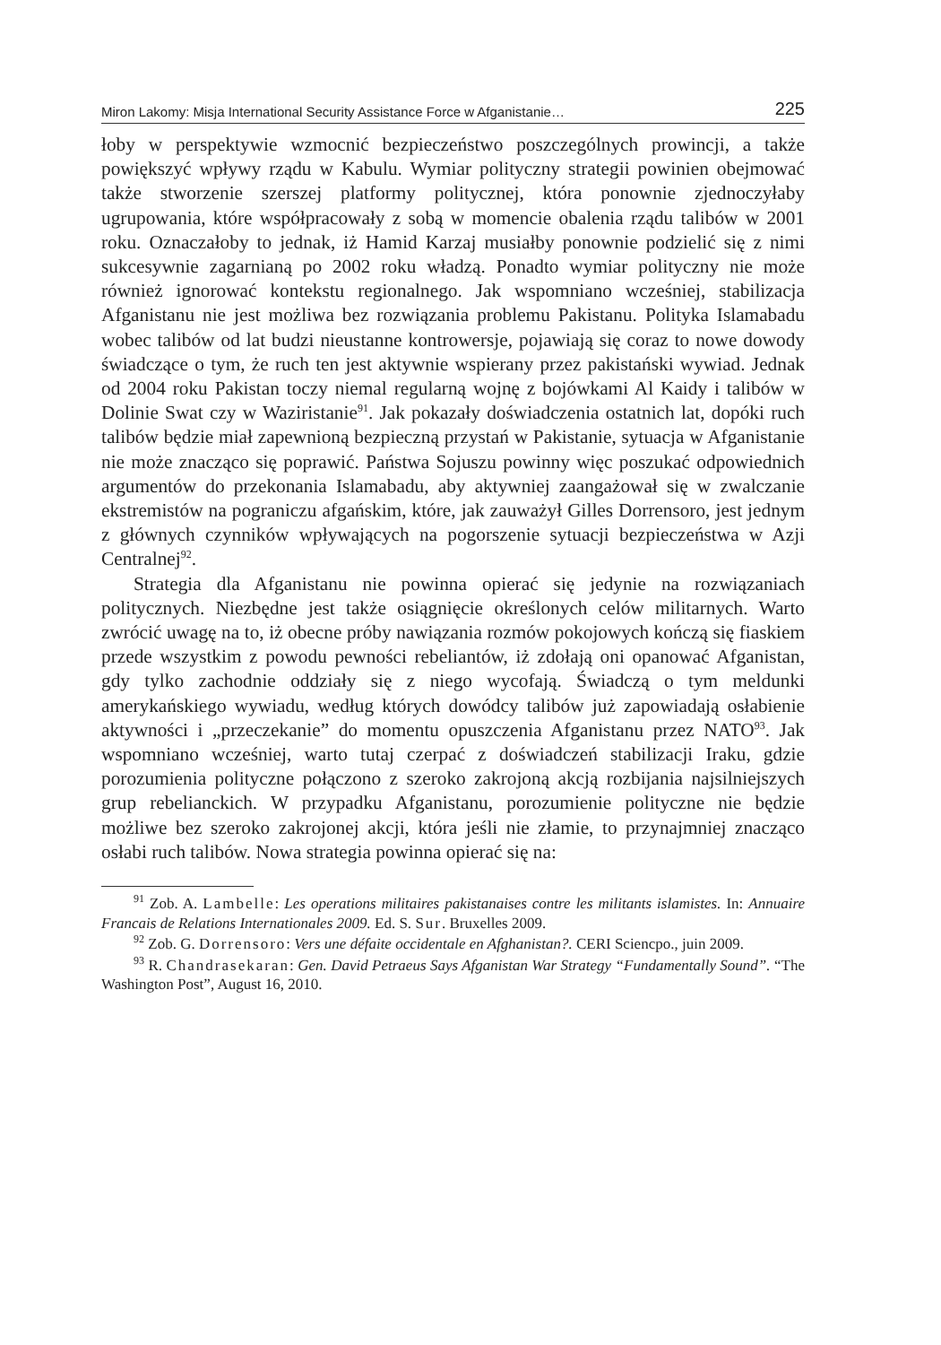Miron Lakomy: Misja International Security Assistance Force w Afganistanie… 225
łoby w perspektywie wzmocnić bezpieczeństwo poszczególnych prowincji, a także powiększyć wpływy rządu w Kabulu. Wymiar polityczny strategii powinien obejmować także stworzenie szerszej platformy politycznej, która ponownie zjednoczyłaby ugrupowania, które współpracowały z sobą w momencie obalenia rządu talibów w 2001 roku. Oznaczałoby to jednak, iż Hamid Karzaj musiałby ponownie podzielić się z nimi sukcesywnie zagarnianą po 2002 roku władzą. Ponadto wymiar polityczny nie może również ignorować kontekstu regionalnego. Jak wspomniano wcześniej, stabilizacja Afganistanu nie jest możliwa bez rozwiązania problemu Pakistanu. Polityka Islamabadu wobec talibów od lat budzi nieustanne kontrowersje, pojawiają się coraz to nowe dowody świadczące o tym, że ruch ten jest aktywnie wspierany przez pakistański wywiad. Jednak od 2004 roku Pakistan toczy niemal regularną wojnę z bojówkami Al Kaidy i talibów w Dolinie Swat czy w Waziristanie<sup>91</sup>. Jak pokazały doświadczenia ostatnich lat, dopóki ruch talibów będzie miał zapewnioną bezpieczną przystań w Pakistanie, sytuacja w Afganistanie nie może znacząco się poprawić. Państwa Sojuszu powinny więc poszukać odpowiednich argumentów do przekonania Islamabadu, aby aktywniej zaangażował się w zwalczanie ekstremistów na pograniczu afgańskim, które, jak zauważył Gilles Dorrensoro, jest jednym z głównych czynników wpływających na pogorszenie sytuacji bezpieczeństwa w Azji Centralnej<sup>92</sup>.
Strategia dla Afganistanu nie powinna opierać się jedynie na rozwiązaniach politycznych. Niezbędne jest także osiągnięcie określonych celów militarnych. Warto zwrócić uwagę na to, iż obecne próby nawiązania rozmów pokojowych kończą się fiaskiem przede wszystkim z powodu pewności rebeliantów, iż zdołają oni opanować Afganistan, gdy tylko zachodnie oddziały się z niego wycofają. Świadczą o tym meldunki amerykańskiego wywiadu, według których dowódcy talibów już zapowiadają osłabienie aktywności i „przeczekanie” do momentu opuszczenia Afganistanu przez NATO<sup>93</sup>. Jak wspomniano wcześniej, warto tutaj czerpać z doświadczeń stabilizacji Iraku, gdzie porozumienia polityczne połączono z szeroko zakrojoną akcją rozbijania najsilniejszych grup rebelianckich. W przypadku Afganistanu, porozumienie polityczne nie będzie możliwe bez szeroko zakrojonej akcji, która jeśli nie złamie, to przynajmniej znacząco osłabi ruch talibów. Nowa strategia powinna opierać się na:
<sup>91</sup> Zob. A. Lambelle: Les operations militaires pakistanaises contre les militants islamistes. In: Annuaire Francais de Relations Internationales 2009. Ed. S. Sur. Bruxelles 2009.
<sup>92</sup> Zob. G. Dorrensoro: Vers une défaite occidentale en Afghanistan?. CERI Sciencpo., juin 2009.
<sup>93</sup> R. Chandrasekaran: Gen. David Petraeus Says Afganistan War Strategy “Fundamentally Sound”. “The Washington Post”, August 16, 2010.